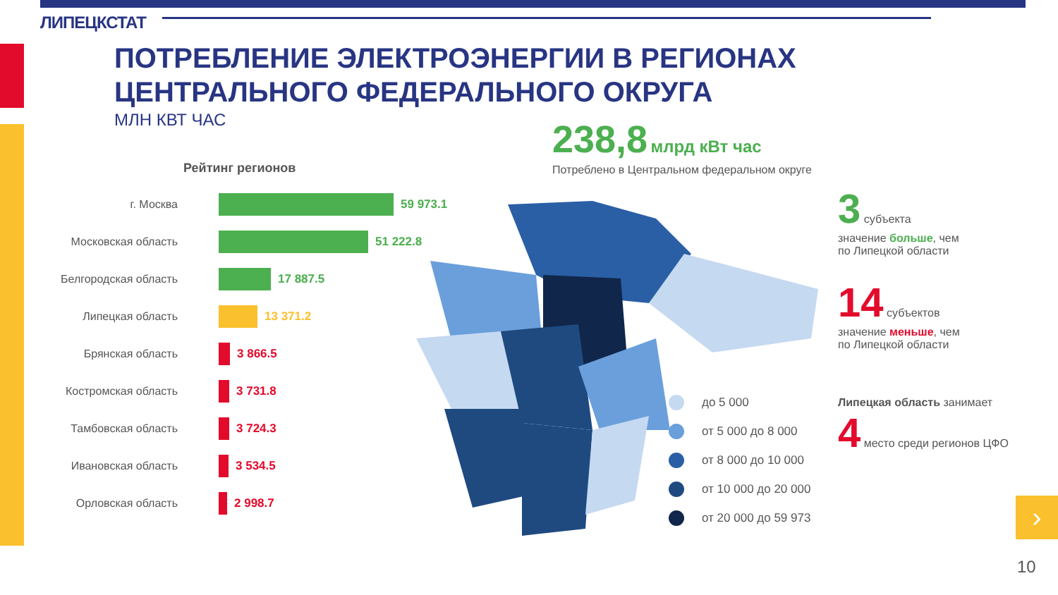ЛИПЕЦКСТАТ
ПОТРЕБЛЕНИЕ ЭЛЕКТРОЭНЕРГИИ В РЕГИОНАХ
ЦЕНТРАЛЬНОГО ФЕДЕРАЛЬНОГО ОКРУГА
МЛН КВТ ЧАС 238,8 млрд кВт час
Потреблено в Центральном федеральном округе
Рейтинг регионов
г. Москва 59 973.1
Московская область 51 222.8
Белгородская область 17 887.5
Липецкая область 13 371.2
Брянская область 3 866.5
Костромская область 3 731.8
Тамбовская область 3 724.3
Ивановская область 3 534.5
Орловская область 2 998.7
до 5 000
от 5 000 до 8 000
от 8 000 до 10 000
от 10 000 до 20 000
от 20 000 до 59 973
3 субъекта
значение больше, чем
по Липецкой области
14 субъектов
значение меньше, чем
по Липецкой области
Липецкая область занимает
4 место среди регионов ЦФО
›
10